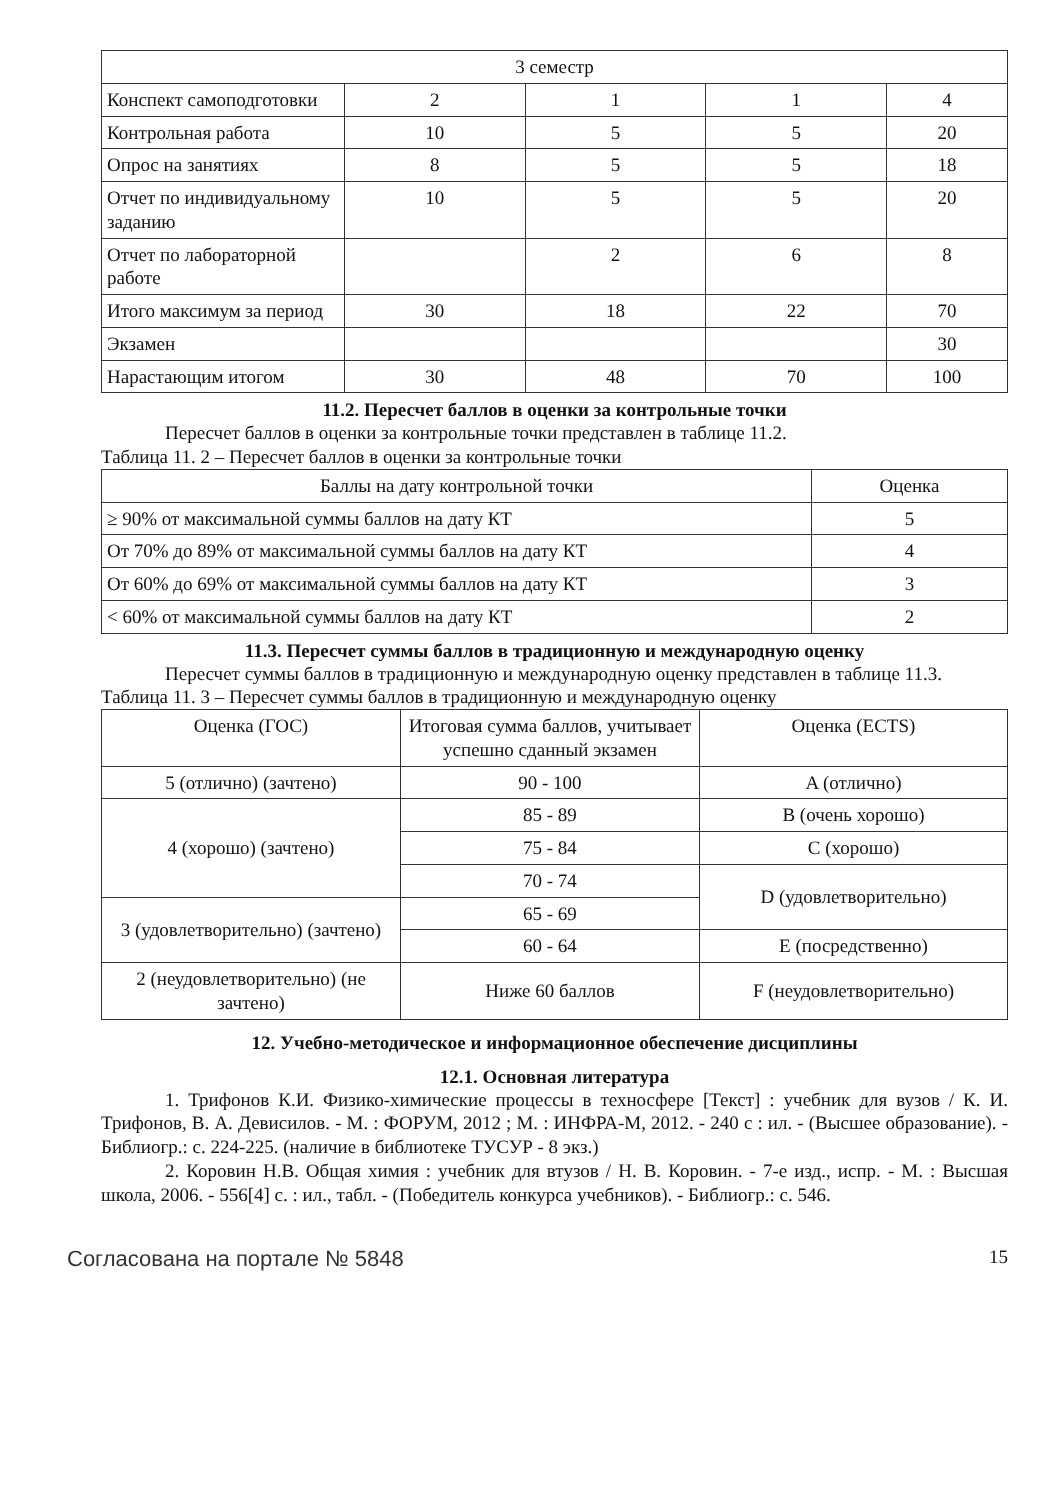| 3 семестр | | | | |
| Конспект самоподготовки | 2 | 1 | 1 | 4 |
| Контрольная работа | 10 | 5 | 5 | 20 |
| Опрос на занятиях | 8 | 5 | 5 | 18 |
| Отчет по индивидуальному заданию | 10 | 5 | 5 | 20 |
| Отчет по лабораторной работе | | 2 | 6 | 8 |
| Итого максимум за период | 30 | 18 | 22 | 70 |
| Экзамен | | | | 30 |
| Нарастающим итогом | 30 | 48 | 70 | 100 |
11.2. Пересчет баллов в оценки за контрольные точки
Пересчет баллов в оценки за контрольные точки представлен в таблице 11.2.
Таблица 11. 2 – Пересчет баллов в оценки за контрольные точки
| Баллы на дату контрольной точки | Оценка |
| --- | --- |
| ≥ 90% от максимальной суммы баллов на дату КТ | 5 |
| От 70% до 89% от максимальной суммы баллов на дату КТ | 4 |
| От 60% до 69% от максимальной суммы баллов на дату КТ | 3 |
| < 60% от максимальной суммы баллов на дату КТ | 2 |
11.3. Пересчет суммы баллов в традиционную и международную оценку
Пересчет суммы баллов в традиционную и международную оценку представлен в таблице 11.3.
Таблица 11. 3 – Пересчет суммы баллов в традиционную и международную оценку
| Оценка (ГОС) | Итоговая сумма баллов, учитывает успешно сданный экзамен | Оценка (ECTS) |
| --- | --- | --- |
| 5 (отлично) (зачтено) | 90 - 100 | A (отлично) |
| 4 (хорошо) (зачтено) | 85 - 89 | B (очень хорошо) |
| | 75 - 84 | C (хорошо) |
| | 70 - 74 | D (удовлетворительно) |
| 3 (удовлетворительно) (зачтено) | 65 - 69 | |
| | 60 - 64 | E (посредственно) |
| 2 (неудовлетворительно) (не зачтено) | Ниже 60 баллов | F (неудовлетворительно) |
12. Учебно-методическое и информационное обеспечение дисциплины
12.1. Основная литература
1. Трифонов К.И. Физико-химические процессы в техносфере [Текст] : учебник для вузов / К. И. Трифонов, В. А. Девисилов. - М. : ФОРУМ, 2012 ; М. : ИНФРА-М, 2012. - 240 с : ил. - (Высшее образование). - Библиогр.: с. 224-225. (наличие в библиотеке ТУСУР - 8 экз.)
2. Коровин Н.В. Общая химия : учебник для втузов / Н. В. Коровин. - 7-е изд., испр. - М. : Высшая школа, 2006. - 556[4] с. : ил., табл. - (Победитель конкурса учебников). - Библиогр.: с. 546.
Согласована на портале № 5848
15